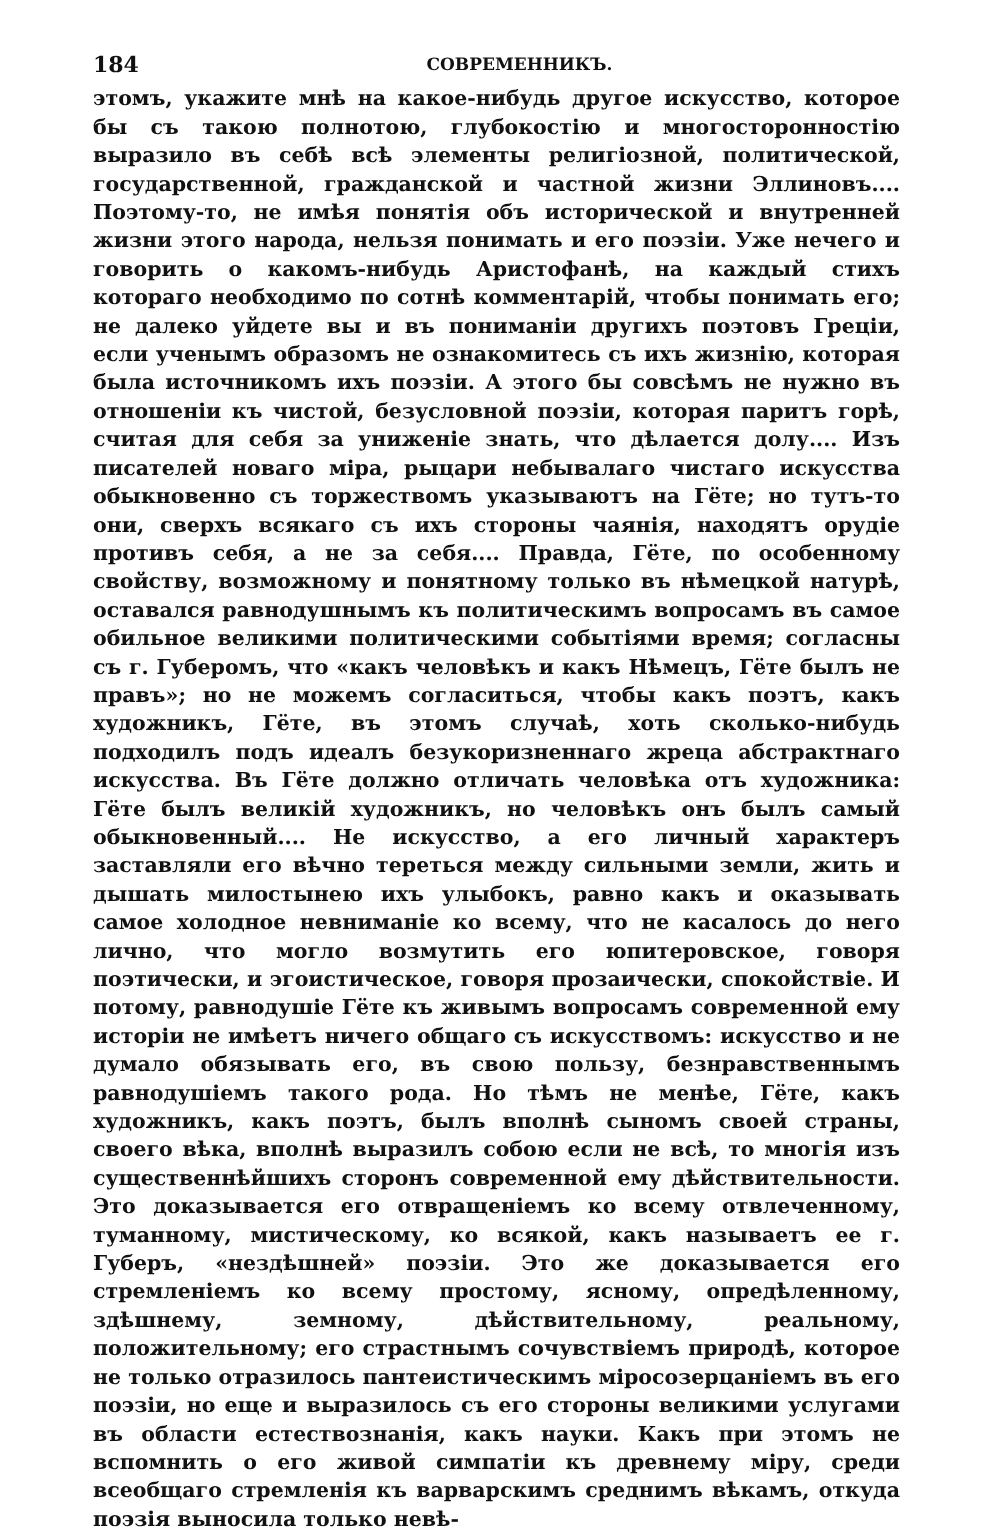184 СОВРЕМЕННИКЪ.
этомъ, укажите мнѣ на какое-нибудь другое искусство, которое бы съ такою полнотою, глубокостію и многосторонностію выразило въ себѣ всѣ элементы религіозной, политической, государственной, гражданской и частной жизни Эллиновъ.... Поэтому-то, не имѣя понятія объ исторической и внутренней жизни этого народа, нельзя понимать и его поэзіи. Уже нечего и говорить о какомъ-нибудь Аристофанѣ, на каждый стихъ котораго необходимо по сотнѣ комментарій, чтобы понимать его; не далеко уйдете вы и въ пониманіи другихъ поэтовъ Греціи, если ученымъ образомъ не ознакомитесь съ ихъ жизнію, которая была источникомъ ихъ поэзіи. А этого бы совсѣмъ не нужно въ отношеніи къ чистой, безусловной поэзіи, которая паритъ горѣ, считая для себя за униженіе знать, что дѣлается долу.... Изъ писателей новаго міра, рыцари небывалаго чистаго искусства обыкновенно съ торжествомъ указываютъ на Гёте; но тутъ-то они, сверхъ всякаго съ ихъ стороны чаянія, находятъ орудіе противъ себя, а не за себя.... Правда, Гёте, по особенному свойству, возможному и понятному только въ нѣмецкой натурѣ, оставался равнодушнымъ къ политическимъ вопросамъ въ самое обильное великими политическими событіями время; согласны съ г. Губеромъ, что «какъ человѣкъ и какъ Нѣмецъ, Гёте былъ не правъ»; но не можемъ согласиться, чтобы какъ поэтъ, какъ художникъ, Гёте, въ этомъ случаѣ, хоть сколько-нибудь подходилъ подъ идеалъ безукоризненнаго жреца абстрактнаго искусства. Въ Гёте должно отличать человѣка отъ художника: Гёте былъ великій художникъ, но человѣкъ онъ былъ самый обыкновенный.... Не искусство, а его личный характеръ заставляли его вѣчно тереться между сильными земли, жить и дышать милостынею ихъ улыбокъ, равно какъ и оказывать самое холодное невниманіе ко всему, что не касалось до него лично, что могло возмутить его юпитеровское, говоря поэтически, и эгоистическое, говоря прозаически, спокойствіе. И потому, равнодушіе Гёте къ живымъ вопросамъ современной ему исторіи не имѣетъ ничего общаго съ искусствомъ: искусство и не думало обязывать его, въ свою пользу, безнравственнымъ равнодушіемъ такого рода. Но тѣмъ не менѣе, Гёте, какъ художникъ, какъ поэтъ, былъ вполнѣ сыномъ своей страны, своего вѣка, вполнѣ выразилъ собою если не всѣ, то многія изъ существеннѣйшихъ сторонъ современной ему дѣйствительности. Это доказывается его отвращеніемъ ко всему отвлеченному, туманному, мистическому, ко всякой, какъ называетъ ее г. Губеръ, «нездѣшней» поэзіи. Это же доказывается его стремленіемъ ко всему простому, ясному, опредѣленному, здѣшнему, земному, дѣйствительному, реальному, положительному; его страстнымъ сочувствіемъ природѣ, которое не только отразилось пантеистическимъ міросозерцаніемъ въ его поэзіи, но еще и выразилось съ его стороны великими услугами въ области естествознанія, какъ науки. Какъ при этомъ не вспомнить о его живой симпатіи къ древнему міру, среди всеобщаго стремленія къ варварскимъ среднимъ вѣкамъ, откуда поэзія выносила только невѣ-